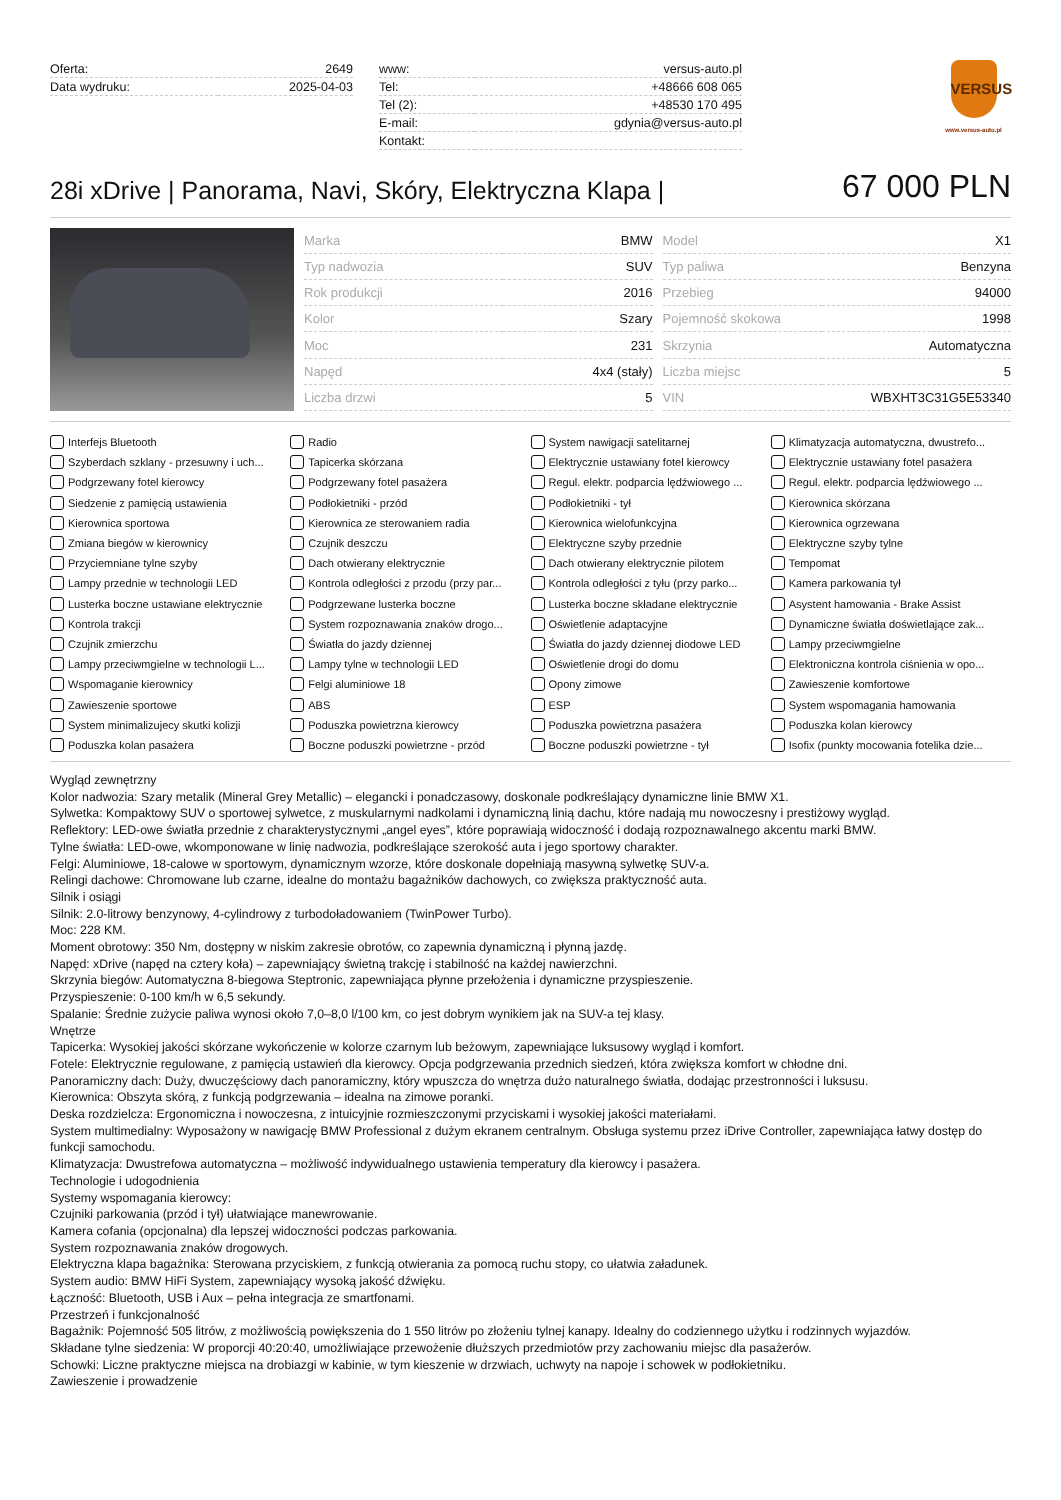| Oferta: | 2649 |
| Data wydruku: | 2025-04-03 |
| www: | versus-auto.pl |
| Tel: | +48666 608 065 |
| Tel (2): | +48530 170 495 |
| E-mail: | gdynia@versus-auto.pl |
| Kontakt: | |
VERSUS
www.versus-auto.pl
28i xDrive | Panorama, Navi, Skóry, Elektryczna Klapa |
67 000 PLN
| Marka | BMW |
| Typ nadwozia | SUV |
| Rok produkcji | 2016 |
| Kolor | Szary |
| Moc | 231 |
| Napęd | 4x4 (stały) |
| Liczba drzwi | 5 |
| Model | X1 |
| Typ paliwa | Benzyna |
| Przebieg | 94000 |
| Pojemność skokowa | 1998 |
| Skrzynia | Automatyczna |
| Liczba miejsc | 5 |
| VIN | WBXHT3C31G5E53340 |
Interfejs Bluetooth
Radio
System nawigacji satelitarnej
Klimatyzacja automatyczna, dwustrefo...
Szyberdach szklany - przesuwny i uch...
Tapicerka skórzana
Elektrycznie ustawiany fotel kierowcy
Elektrycznie ustawiany fotel pasażera
Podgrzewany fotel kierowcy
Podgrzewany fotel pasażera
Regul. elektr. podparcia lędźwiowego ...
Regul. elektr. podparcia lędźwiowego ...
Siedzenie z pamięcią ustawienia
Podłokietniki - przód
Podłokietniki - tył
Kierownica skórzana
Kierownica sportowa
Kierownica ze sterowaniem radia
Kierownica wielofunkcyjna
Kierownica ogrzewana
Zmiana biegów w kierownicy
Czujnik deszczu
Elektryczne szyby przednie
Elektryczne szyby tylne
Przyciemniane tylne szyby
Dach otwierany elektrycznie
Dach otwierany elektrycznie pilotem
Tempomat
Lampy przednie w technologii LED
Kontrola odległości z przodu (przy par...
Kontrola odległości z tyłu (przy parko...
Kamera parkowania tył
Lusterka boczne ustawiane elektrycznie
Podgrzewane lusterka boczne
Lusterka boczne składane elektrycznie
Asystent hamowania - Brake Assist
Kontrola trakcji
System rozpoznawania znaków drogo...
Oświetlenie adaptacyjne
Dynamiczne światła doświetlające zak...
Czujnik zmierzchu
Światła do jazdy dziennej
Światła do jazdy dziennej diodowe LED
Lampy przeciwmgielne
Lampy przeciwmgielne w technologii L...
Lampy tylne w technologii LED
Oświetlenie drogi do domu
Elektroniczna kontrola ciśnienia w opo...
Wspomaganie kierownicy
Felgi aluminiowe 18
Opony zimowe
Zawieszenie komfortowe
Zawieszenie sportowe
ABS
ESP
System wspomagania hamowania
System minimalizujecy skutki kolizji
Poduszka powietrzna kierowcy
Poduszka powietrzna pasażera
Poduszka kolan kierowcy
Poduszka kolan pasażera
Boczne poduszki powietrzne - przód
Boczne poduszki powietrzne - tył
Isofix (punkty mocowania fotelika dzie...
Wygląd zewnętrzny
Kolor nadwozia: Szary metalik (Mineral Grey Metallic) – elegancki i ponadczasowy, doskonale podkreślający dynamiczne linie BMW X1.
Sylwetka: Kompaktowy SUV o sportowej sylwetce, z muskularnymi nadkolami i dynamiczną linią dachu, które nadają mu nowoczesny i prestiżowy wygląd.
Reflektory: LED-owe światła przednie z charakterystycznymi „angel eyes”, które poprawiają widoczność i dodają rozpoznawalnego akcentu marki BMW.
Tylne światła: LED-owe, wkomponowane w linię nadwozia, podkreślające szerokość auta i jego sportowy charakter.
Felgi: Aluminiowe, 18-calowe w sportowym, dynamicznym wzorze, które doskonale dopełniają masywną sylwetkę SUV-a.
Relingi dachowe: Chromowane lub czarne, idealne do montażu bagażników dachowych, co zwiększa praktyczność auta.
Silnik i osiągi
Silnik: 2.0-litrowy benzynowy, 4-cylindrowy z turbodoładowaniem (TwinPower Turbo).
Moc: 228 KM.
Moment obrotowy: 350 Nm, dostępny w niskim zakresie obrotów, co zapewnia dynamiczną i płynną jazdę.
Napęd: xDrive (napęd na cztery koła) – zapewniający świetną trakcję i stabilność na każdej nawierzchni.
Skrzynia biegów: Automatyczna 8-biegowa Steptronic, zapewniająca płynne przełożenia i dynamiczne przyspieszenie.
Przyspieszenie: 0-100 km/h w 6,5 sekundy.
Spalanie: Średnie zużycie paliwa wynosi około 7,0–8,0 l/100 km, co jest dobrym wynikiem jak na SUV-a tej klasy.
Wnętrze
Tapicerka: Wysokiej jakości skórzane wykończenie w kolorze czarnym lub beżowym, zapewniające luksusowy wygląd i komfort.
Fotele: Elektrycznie regulowane, z pamięcią ustawień dla kierowcy. Opcja podgrzewania przednich siedzeń, która zwiększa komfort w chłodne dni.
Panoramiczny dach: Duży, dwuczęściowy dach panoramiczny, który wpuszcza do wnętrza dużo naturalnego światła, dodając przestronności i luksusu.
Kierownica: Obszyta skórą, z funkcją podgrzewania – idealna na zimowe poranki.
Deska rozdzielcza: Ergonomiczna i nowoczesna, z intuicyjnie rozmieszczonymi przyciskami i wysokiej jakości materiałami.
System multimedialny: Wyposażony w nawigację BMW Professional z dużym ekranem centralnym. Obsługa systemu przez iDrive Controller, zapewniająca łatwy dostęp do funkcji samochodu.
Klimatyzacja: Dwustrefowa automatyczna – możliwość indywidualnego ustawienia temperatury dla kierowcy i pasażera.
Technologie i udogodnienia
Systemy wspomagania kierowcy:
Czujniki parkowania (przód i tył) ułatwiające manewrowanie.
Kamera cofania (opcjonalna) dla lepszej widoczności podczas parkowania.
System rozpoznawania znaków drogowych.
Elektryczna klapa bagażnika: Sterowana przyciskiem, z funkcją otwierania za pomocą ruchu stopy, co ułatwia załadunek.
System audio: BMW HiFi System, zapewniający wysoką jakość dźwięku.
Łączność: Bluetooth, USB i Aux – pełna integracja ze smartfonami.
Przestrzeń i funkcjonalność
Bagażnik: Pojemność 505 litrów, z możliwością powiększenia do 1 550 litrów po złożeniu tylnej kanapy. Idealny do codziennego użytku i rodzinnych wyjazdów.
Składane tylne siedzenia: W proporcji 40:20:40, umożliwiające przewożenie dłuższych przedmiotów przy zachowaniu miejsc dla pasażerów.
Schowki: Liczne praktyczne miejsca na drobiazgi w kabinie, w tym kieszenie w drzwiach, uchwyty na napoje i schowek w podłokietniku.
Zawieszenie i prowadzenie